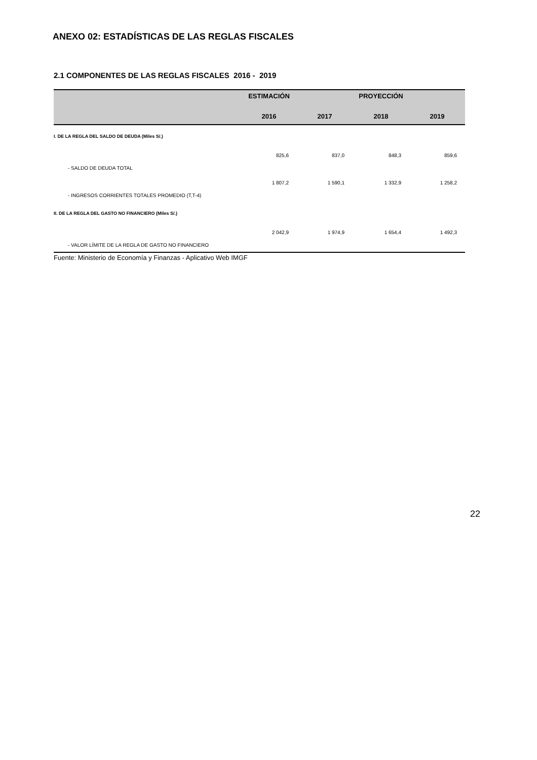ANEXO 02: ESTADÍSTICAS DE LAS REGLAS FISCALES
2.1 COMPONENTES DE LAS REGLAS FISCALES 2016 - 2019
| | ESTIMACIÓN | PROYECCIÓN | | |
| --- | --- | --- | --- | --- |
| | 2016 | 2017 | 2018 | 2019 |
| I. DE LA REGLA DEL SALDO DE DEUDA (Miles S/.) | | | | |
| - SALDO DE DEUDA TOTAL | 825,6 | 837,0 | 848,3 | 859,6 |
| - INGRESOS CORRIENTES TOTALES PROMEDIO (T,T-4) | 1 807,2 | 1 590,1 | 1 332,9 | 1 258,2 |
| II. DE LA REGLA DEL GASTO NO FINANCIERO (Miles S/.) | | | | |
| - VALOR LÍMITE DE LA REGLA DE GASTO NO FINANCIERO | 2 042,9 | 1 974,9 | 1 654,4 | 1 492,3 |
Fuente: Ministerio de Economía y Finanzas - Aplicativo Web IMGF
22